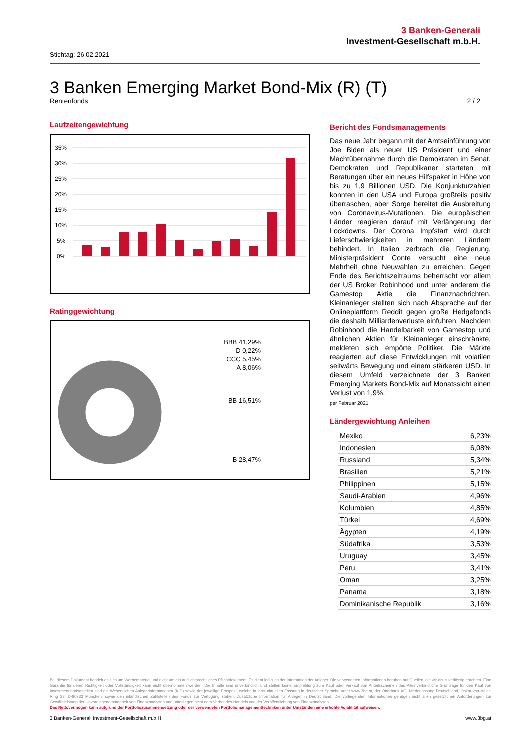3 Banken-Generali
Investment-Gesellschaft m.b.H.
Stichtag: 26.02.2021
3 Banken Emerging Market Bond-Mix (R) (T)
Rentenfonds 2 / 2
Laufzeitengewichtung
35%
30%
25%
20%
15%
10%
5%
0%
Ratinggewichtung
BBB 41,29%
D 0,22%
CCC 5,45%
A 8,06%
BB 16,51%
B 28,47%
Bericht des Fondsmanagements
Das neue Jahr begann mit der Amtseinführung von Joe Biden als neuer US Präsident und einer Machtübernahme durch die Demokraten im Senat. Demokraten und Republikaner starteten mit Beratungen über ein neues Hilfspaket in Höhe von bis zu 1,9 Billionen USD. Die Konjunkturzahlen konnten in den USA und Europa großteils positiv überraschen, aber Sorge bereitet die Ausbreitung von Coronavirus-Mutationen. Die europäischen Länder reagieren darauf mit Verlängerung der Lockdowns. Der Corona Impfstart wird durch Lieferschwierigkeiten in mehreren Ländern behindert. In Italien zerbrach die Regierung, Ministerpräsident Conte versucht eine neue Mehrheit ohne Neuwahlen zu erreichen. Gegen Ende des Berichtszeitraums beherrscht vor allem der US Broker Robinhood und unter anderem die Gamestop Aktie die Finanznachrichten. Kleinanleger stellten sich nach Absprache auf der Onlineplattform Reddit gegen große Hedgefonds die deshalb Milliardenverluste einfuhren. Nachdem Robinhood die Handelbarkeit von Gamestop und ähnlichen Aktien für Kleinanleger einschränkte, meldeten sich empörte Politiker. Die Märkte reagierten auf diese Entwicklungen mit volatilen seitwärts Bewegung und einem stärkeren USD. In diesem Umfeld verzeichnete der 3 Banken Emerging Markets Bond-Mix auf Monatssicht einen Verlust von 1,9%.
per Februar 2021
Ländergewichtung Anleihen
| Mexiko | 6,23% |
| Indonesien | 6,08% |
| Russland | 5,34% |
| Brasilien | 5,21% |
| Philippinen | 5,15% |
| Saudi-Arabien | 4,96% |
| Kolumbien | 4,85% |
| Türkei | 4,69% |
| Ägypten | 4,19% |
| Südafrika | 3,53% |
| Uruguay | 3,45% |
| Peru | 3,41% |
| Oman | 3,25% |
| Panama | 3,18% |
| Dominikanische Republik | 3,16% |
Bei diesem Dokument handelt es sich um Werbematerial und nicht um ein aufsichtsrechtliches Pflichtdokument. Es dient lediglich der Information der Anleger. Die verwendeten Informationen beruhen auf Quellen, die wir als zuverlässig erachten. Eine Garantie für deren Richtigkeit oder Vollständigkeit kann nicht übernommen werden. Die Inhalte sind unverbindlich und stellen keine Empfehlung zum Kauf oder Verkauf von Anteilsscheinen dar. Alleinverbindliche Grundlage für den Kauf von Investmentfondsanteilen sind die Wesentlichen Anlegerinformationen (KID) sowie der jeweilige Prospekt, welche in ihrer aktuellen Fassung in deutscher Sprache unter www.3bg.at, der Oberbank AG, Niederlassung Deutschland, Oskar-von-Miller-Ring 38, D-80333 München, sowie den inländischen Zahlstellen des Fonds zur Verfügung stehen. Zusätzliche Information für Anleger in Deutschland: Die vorliegenden Informationen genügen nicht allen gesetzlichen Anforderungen zur Gewährleistung der Unvoreingenommenheit von Finanzanalysen und unterliegen nicht dem Verbot des Handels von der Veröffentlichung von Finanzanalysen.
Das Nettovermögen kann aufgrund der Portfoliozusammensetzung oder der verwendeten Portfoliomanagementtechniken unter Umständen eine erhöhte Volatilität aufweisen.
3 Banken-Generali Investment-Gesellschaft m.b.H. www.3bg.at